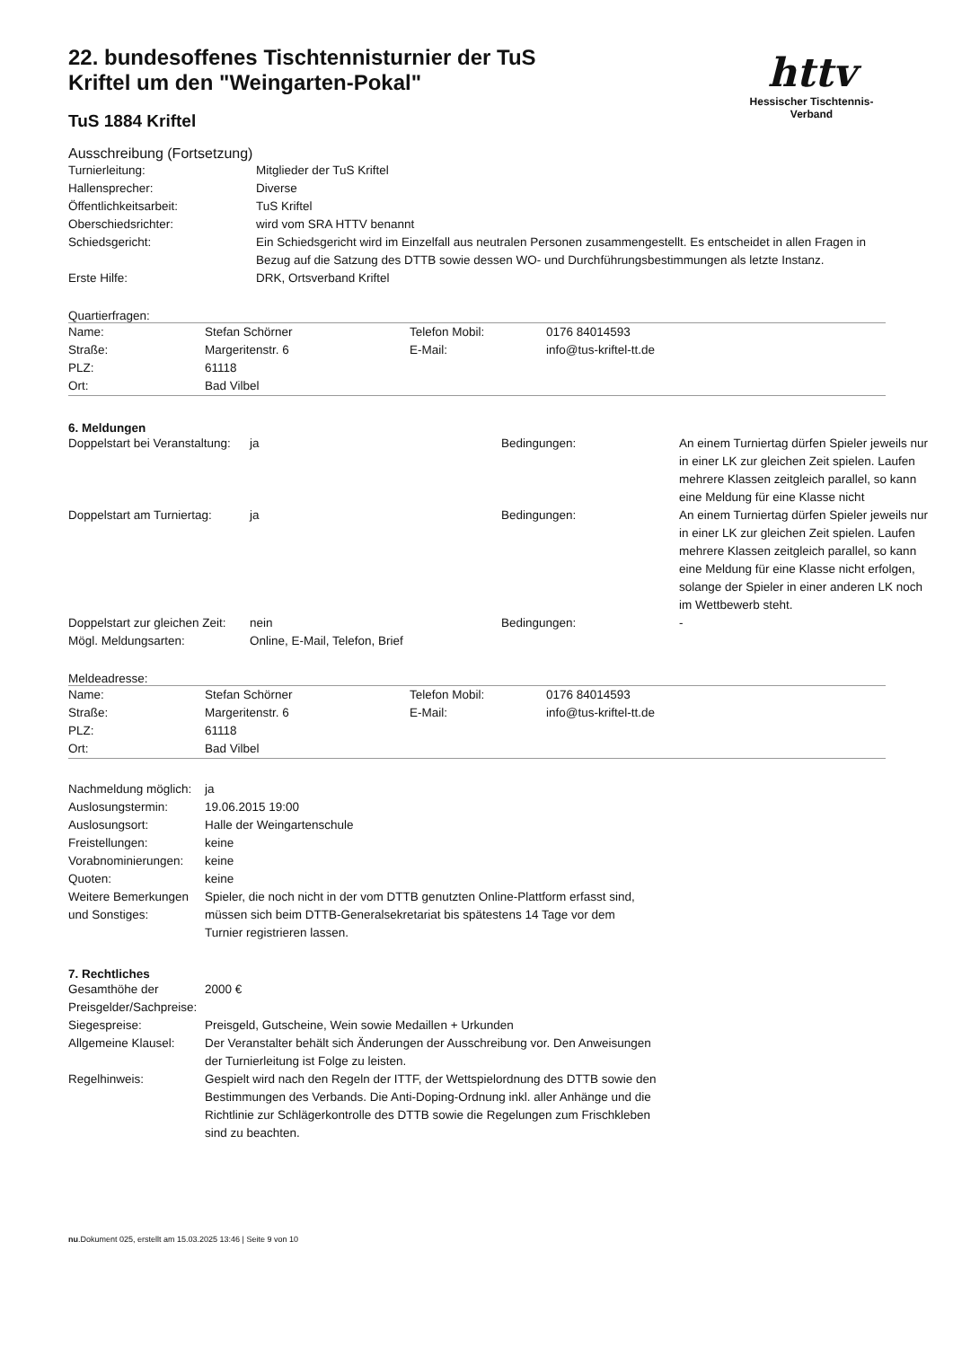httv
Hessischer Tischtennis-Verband
22. bundesoffenes Tischtennisturnier der TuS Kriftel um den "Weingarten-Pokal"
TuS 1884 Kriftel
Ausschreibung (Fortsetzung)
| Turnierleitung: | Mitglieder der TuS Kriftel |
| Hallensprecher: | Diverse |
| Öffentlichkeitsarbeit: | TuS Kriftel |
| Oberschiedsrichter: | wird vom SRA HTTV benannt |
| Schiedsgericht: | Ein Schiedsgericht wird im Einzelfall aus neutralen Personen zusammengestellt. Es entscheidet in allen Fragen in Bezug auf die Satzung des DTTB sowie dessen WO- und Durchführungsbestimmungen als letzte Instanz. |
| Erste Hilfe: | DRK, Ortsverband Kriftel |
Quartierfragen:
| Name: | Stefan Schörner | Telefon Mobil: | 0176 84014593 |
| Straße: | Margeritenstr. 6 | E-Mail: | info@tus-kriftel-tt.de |
| PLZ: | 61118 | | |
| Ort: | Bad Vilbel | | |
6. Meldungen
| Doppelstart bei Veranstaltung: | ja | Bedingungen: | An einem Turniertag dürfen Spieler jeweils nur in einer LK zur gleichen Zeit spielen. Laufen mehrere Klassen zeitgleich parallel, so kann eine Meldung für eine Klasse nicht |
| Doppelstart am Turniertag: | ja | Bedingungen: | An einem Turniertag dürfen Spieler jeweils nur in einer LK zur gleichen Zeit spielen. Laufen mehrere Klassen zeitgleich parallel, so kann eine Meldung für eine Klasse nicht erfolgen, solange der Spieler in einer anderen LK noch im Wettbewerb steht. |
| Doppelstart zur gleichen Zeit: | nein | Bedingungen: | - |
| Mögl. Meldungsarten: | Online, E-Mail, Telefon, Brief | | |
Meldeadresse:
| Name: | Stefan Schörner | Telefon Mobil: | 0176 84014593 |
| Straße: | Margeritenstr. 6 | E-Mail: | info@tus-kriftel-tt.de |
| PLZ: | 61118 | | |
| Ort: | Bad Vilbel | | |
| Nachmeldung möglich: | ja |
| Auslosungstermin: | 19.06.2015 19:00 |
| Auslosungsort: | Halle der Weingartenschule |
| Freistellungen: | keine |
| Vorabnominierungen: | keine |
| Quoten: | keine |
| Weitere Bemerkungen und Sonstiges: | Spieler, die noch nicht in der vom DTTB genutzten Online-Plattform erfasst sind, müssen sich beim DTTB-Generalsekretariat bis spätestens 14 Tage vor dem Turnier registrieren lassen. |
7. Rechtliches
| Gesamthöhe der Preisgelder/Sachpreise: | 2000 € |
| Siegespreise: | Preisgeld, Gutscheine, Wein sowie Medaillen + Urkunden |
| Allgemeine Klausel: | Der Veranstalter behält sich Änderungen der Ausschreibung vor. Den Anweisungen der Turnierleitung ist Folge zu leisten. |
| Regelhinweis: | Gespielt wird nach den Regeln der ITTF, der Wettspielordnung des DTTB sowie den Bestimmungen des Verbands. Die Anti-Doping-Ordnung inkl. aller Anhänge und die Richtlinie zur Schlägerkontrolle des DTTB sowie die Regelungen zum Frischkleben sind zu beachten. |
nu.Dokument 025, erstellt am 15.03.2025 13:46 | Seite 9 von 10